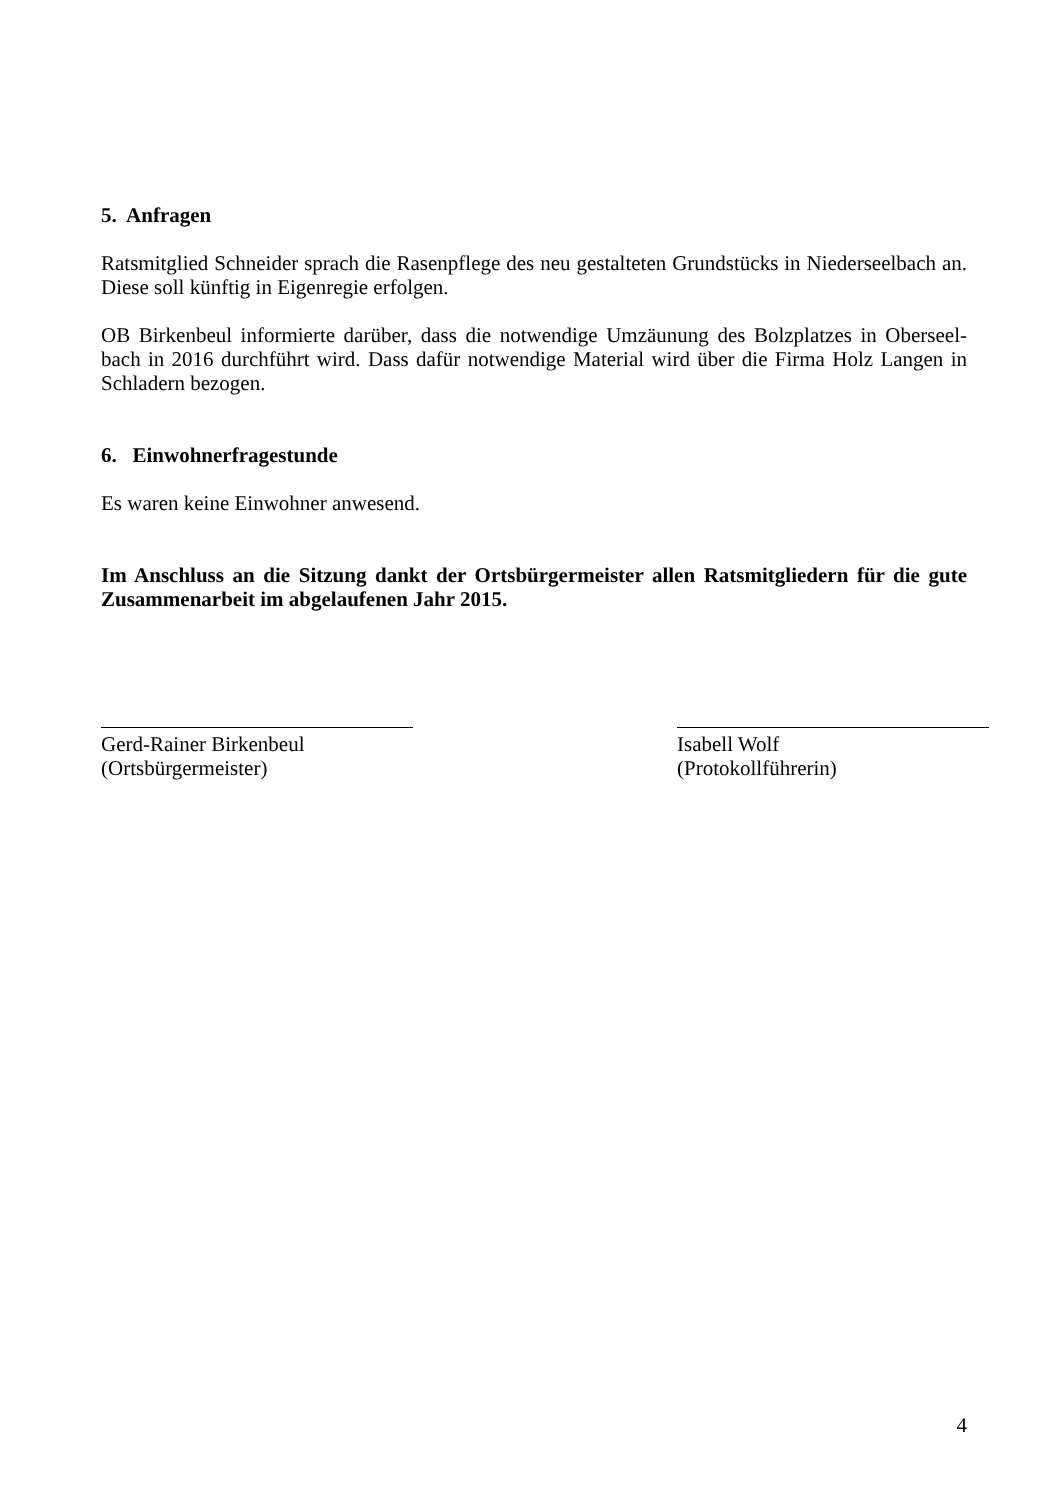5. Anfragen
Ratsmitglied Schneider sprach die Rasenpflege des neu gestalteten Grundstücks in Niederseelbach an. Diese soll künftig in Eigenregie erfolgen.
OB Birkenbeul informierte darüber, dass die notwendige Umzäunung des Bolzplatzes in Oberseel-bach in 2016 durchführt wird. Dass dafür notwendige Material wird über die Firma Holz Langen in Schladern bezogen.
6. Einwohnerfragestunde
Es waren keine Einwohner anwesend.
Im Anschluss an die Sitzung dankt der Ortsbürgermeister allen Ratsmitgliedern für die gute Zusammenarbeit im abgelaufenen Jahr 2015.
Gerd-Rainer Birkenbeul
(Ortsbürgermeister)
Isabell Wolf
(Protokollführerin)
4